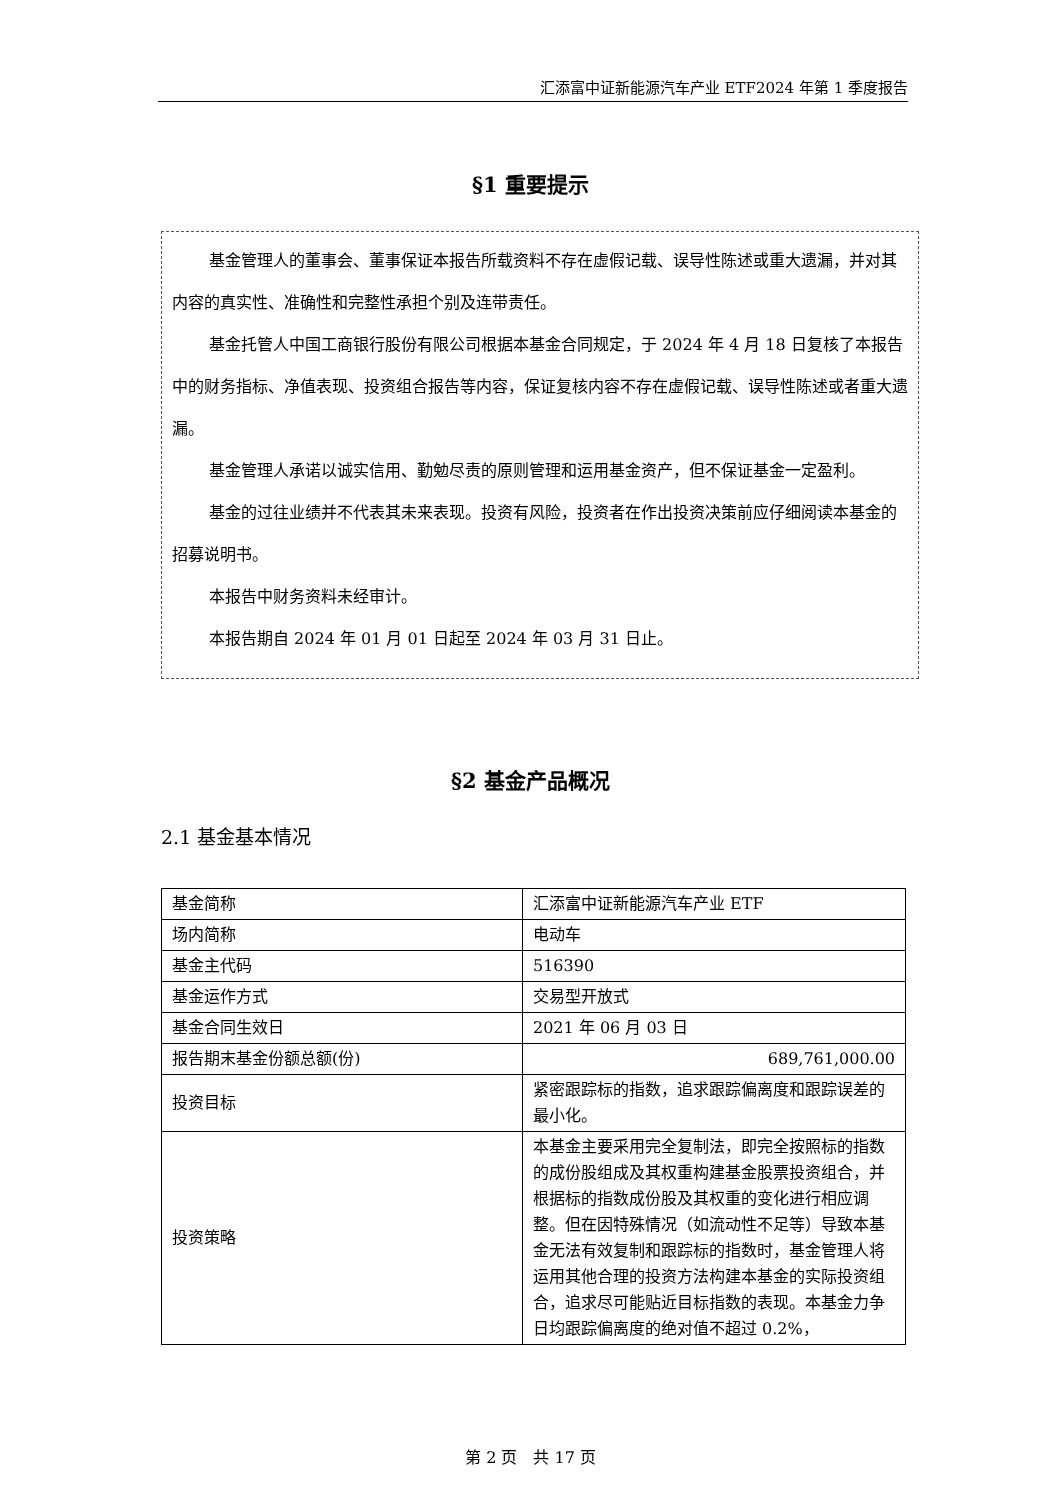汇添富中证新能源汽车产业 ETF2024 年第 1 季度报告
§1 重要提示
基金管理人的董事会、董事保证本报告所载资料不存在虚假记载、误导性陈述或重大遗漏，并对其内容的真实性、准确性和完整性承担个别及连带责任。
基金托管人中国工商银行股份有限公司根据本基金合同规定，于 2024 年 4 月 18 日复核了本报告中的财务指标、净值表现、投资组合报告等内容，保证复核内容不存在虚假记载、误导性陈述或者重大遗漏。
基金管理人承诺以诚实信用、勤勉尽责的原则管理和运用基金资产，但不保证基金一定盈利。
基金的过往业绩并不代表其未来表现。投资有风险，投资者在作出投资决策前应仔细阅读本基金的招募说明书。
本报告中财务资料未经审计。
本报告期自 2024 年 01 月 01 日起至 2024 年 03 月 31 日止。
§2 基金产品概况
2.1 基金基本情况
| 基金简称 | 汇添富中证新能源汽车产业 ETF |
| 场内简称 | 电动车 |
| 基金主代码 | 516390 |
| 基金运作方式 | 交易型开放式 |
| 基金合同生效日 | 2021 年 06 月 03 日 |
| 报告期末基金份额总额(份) | 689,761,000.00 |
| 投资目标 | 紧密跟踪标的指数，追求跟踪偏离度和跟踪误差的最小化。 |
| 投资策略 | 本基金主要采用完全复制法，即完全按照标的指数的成份股组成及其权重构建基金股票投资组合，并根据标的指数成份股及其权重的变化进行相应调整。但在因特殊情况（如流动性不足等）导致本基金无法有效复制和跟踪标的指数时，基金管理人将运用其他合理的投资方法构建本基金的实际投资组合，追求尽可能贴近目标指数的表现。本基金力争日均跟踪偏离度的绝对值不超过 0.2%， |
第 2 页　共 17 页